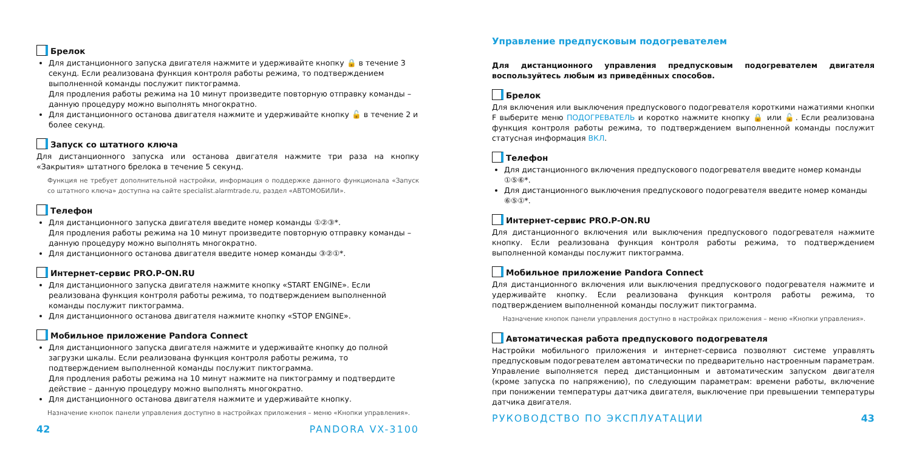Брелок
Для дистанционного запуска двигателя нажмите и удерживайте кнопку 🔒 в течение 3 секунд. Если реализована функция контроля работы режима, то подтверждением выполненной команды послужит пиктограмма.
Для продления работы режима на 10 минут произведите повторную отправку команды – данную процедуру можно выполнять многократно.
Для дистанционного останова двигателя нажмите и удерживайте кнопку 🔓 в течение 2 и более секунд.
Запуск со штатного ключа
Для дистанционного запуска или останова двигателя нажмите три раза на кнопку «Закрытия» штатного брелока в течение 5 секунд.
Функция не требует дополнительной настройки, информация о поддержке данного функционала «Запуск со штатного ключа» доступна на сайте specialist.alarmtrade.ru, раздел «АВТОМОБИЛИ».
Телефон
Для дистанционного запуска двигателя введите номер команды ①②③*.
Для продления работы режима на 10 минут произведите повторную отправку команды – данную процедуру можно выполнять многократно.
Для дистанционного останова двигателя введите номер команды ③②①*.
Интернет-сервис PRO.P-ON.RU
Для дистанционного запуска двигателя нажмите кнопку «START ENGINE». Если реализована функция контроля работы режима, то подтверждением выполненной команды послужит пиктограмма.
Для дистанционного останова двигателя нажмите кнопку «STOP ENGINE».
Мобильное приложение Pandora Connect
Для дистанционного запуска двигателя нажмите и удерживайте кнопку до полной загрузки шкалы. Если реализована функция контроля работы режима, то подтверждением выполненной команды послужит пиктограмма.
Для продления работы режима на 10 минут нажмите на пиктограмму и подтвердите действие – данную процедуру можно выполнять многократно.
Для дистанционного останова двигателя нажмите и удерживайте кнопку.
Назначение кнопок панели управления доступно в настройках приложения – меню «Кнопки управления».
42 PANDORA VX-3100
Управление предпусковым подогревателем
Для дистанционного управления предпусковым подогревателем двигателя воспользуйтесь любым из приведённых способов.
Брелок
Для включения или выключения предпускового подогревателя короткими нажатиями кнопки F выберите меню ПОДОГРЕВАТЕЛЬ и коротко нажмите кнопку 🔒 или 🔓. Если реализована функция контроля работы режима, то подтверждением выполненной команды послужит статусная информация ВКЛ.
Телефон
Для дистанционного включения предпускового подогревателя введите номер команды ①⑤⑥*.
Для дистанционного выключения предпускового подогревателя введите номер команды ⑥⑤①*.
Интернет-сервис PRO.P-ON.RU
Для дистанционного включения или выключения предпускового подогревателя нажмите кнопку. Если реализована функция контроля работы режима, то подтверждением выполненной команды послужит пиктограмма.
Мобильное приложение Pandora Connect
Для дистанционного включения или выключения предпускового подогревателя нажмите и удерживайте кнопку. Если реализована функция контроля работы режима, то подтверждением выполненной команды послужит пиктограмма.
Назначение кнопок панели управления доступно в настройках приложения – меню «Кнопки управления».
Автоматическая работа предпускового подогревателя
Настройки мобильного приложения и интернет-сервиса позволяют системе управлять предпусковым подогревателем автоматически по предварительно настроенным параметрам. Управление выполняется перед дистанционным и автоматическим запуском двигателя (кроме запуска по напряжению), по следующим параметрам: времени работы, включение при понижении температуры датчика двигателя, выключение при превышении температуры датчика двигателя.
РУКОВОДСТВО ПО ЭКСПЛУАТАЦИИ 43